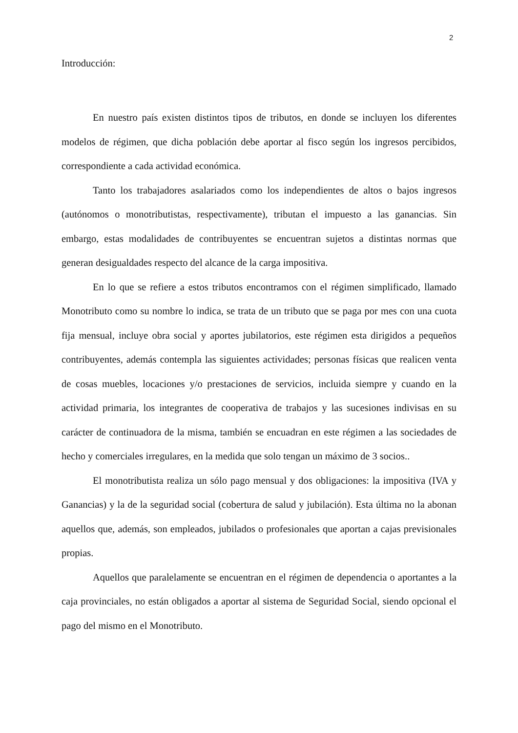2
Introducción:
En nuestro país existen distintos tipos de tributos, en donde se incluyen los diferentes modelos de régimen, que dicha población debe aportar al fisco según los ingresos percibidos, correspondiente a cada actividad económica.
Tanto los trabajadores asalariados como los independientes de altos o bajos ingresos (autónomos o monotributistas, respectivamente), tributan el impuesto a las ganancias. Sin embargo, estas modalidades de contribuyentes se encuentran sujetos a distintas normas que generan desigualdades respecto del alcance de la carga impositiva.
En lo que se refiere a estos tributos encontramos con el régimen simplificado, llamado Monotributo como su nombre lo indica, se trata de un tributo que se paga por mes con una cuota fija mensual, incluye obra social y aportes jubilatorios, este régimen esta dirigidos a pequeños contribuyentes, además contempla las siguientes actividades; personas físicas que realicen venta de cosas muebles, locaciones y/o prestaciones de servicios, incluida siempre y cuando en la actividad primaria, los integrantes de cooperativa de trabajos y las sucesiones indivisas en su carácter de continuadora de la misma, también se encuadran en este régimen a las sociedades de hecho y comerciales irregulares, en la medida que solo tengan un máximo de 3 socios..
El monotributista realiza un sólo pago mensual y dos obligaciones: la impositiva (IVA y Ganancias) y la de la seguridad social (cobertura de salud y jubilación). Esta última no la abonan aquellos que, además, son empleados, jubilados o profesionales que aportan a cajas previsionales propias.
Aquellos que paralelamente se encuentran en el régimen de dependencia o aportantes a la caja provinciales, no están obligados a aportar al sistema de Seguridad Social, siendo opcional el pago del mismo en el Monotributo.